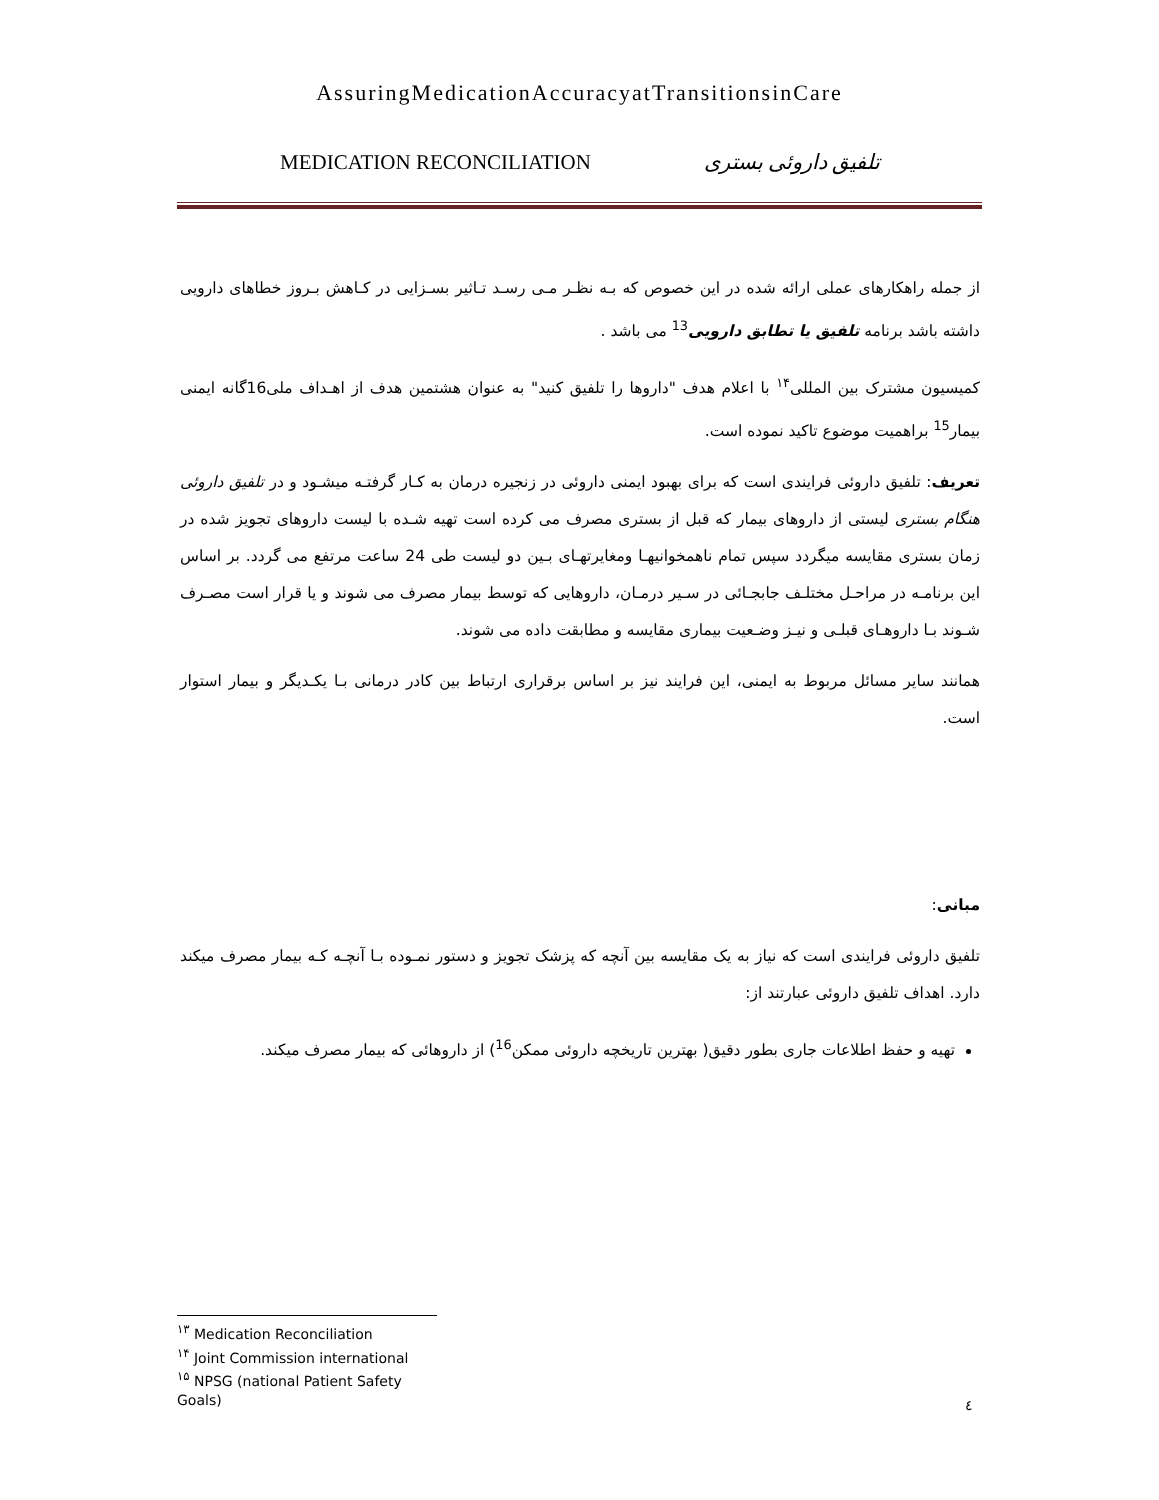AssuringMedicationAccuracyatTransitionsinCare
MEDICATION RECONCILIATION تلفیق داروئی بستری
از جمله راهکارهای عملی ارائه شده در این خصوص که بـه نظـر مـی رسـد تـاثیر بسـزایی در کـاهش بـروز خطاهای دارویی داشته باشد برنامه تلفیق یا تطابق دارویی<sup>13</sup> می باشد .
کمیسیون مشترک بین المللی<sup>۱۴</sup> با اعلام هدف "داروها را تلفیق کنید" به عنوان هشتمین هدف از اهـداف ملی16گانه ایمنی بیمار<sup>15</sup> براهمیت موضوع تاکید نموده است.
تعریف: تلفیق داروئی فرایندی است که برای بهبود ایمنی داروئی در زنجیره درمان به کـار گرفتـه میشـود و در تلفیق داروئی هنگام بستری لیستی از داروهای بیمار که قبل از بستری مصرف می کرده است تهیه شـده با لیست داروهای تجویز شده در زمان بستری مقایسه میگردد سپس تمام ناهمخوانیهـا ومغایرتهـای بـین دو لیست طی 24 ساعت مرتفع می گردد. بر اساس این برنامـه در مراحـل مختلـف جابجـائی در سـیر درمـان، داروهایی که توسط بیمار مصرف می شوند و یا قرار است مصـرف شـوند بـا داروهـای قبلـی و نیـز وضـعیت بیماری مقایسه و مطابقت داده می شوند.
همانند سایر مسائل مربوط به ایمنی، این فرایند نیز بر اساس برقراری ارتباط بین کادر درمانی بـا یکـدیگر و بیمار استوار است.
مبانی:
تلفیق داروئی فرایندی است که نیاز به یک مقایسه بین آنچه که پزشک تجویز و دستور نمـوده بـا آنچـه کـه بیمار مصرف میکند دارد. اهداف تلفیق داروئی عبارتند از:
تهیه و حفظ اطلاعات جاری بطور دقیق( بهترین تاریخچه داروئی ممکن<sup>16</sup>) از داروهائی که بیمار مصرف میکند.
<sup>۱۳</sup> Medication Reconciliation
<sup>۱۴</sup> Joint Commission international
<sup>۱۵</sup> NPSG (national Patient Safety Goals)
٤